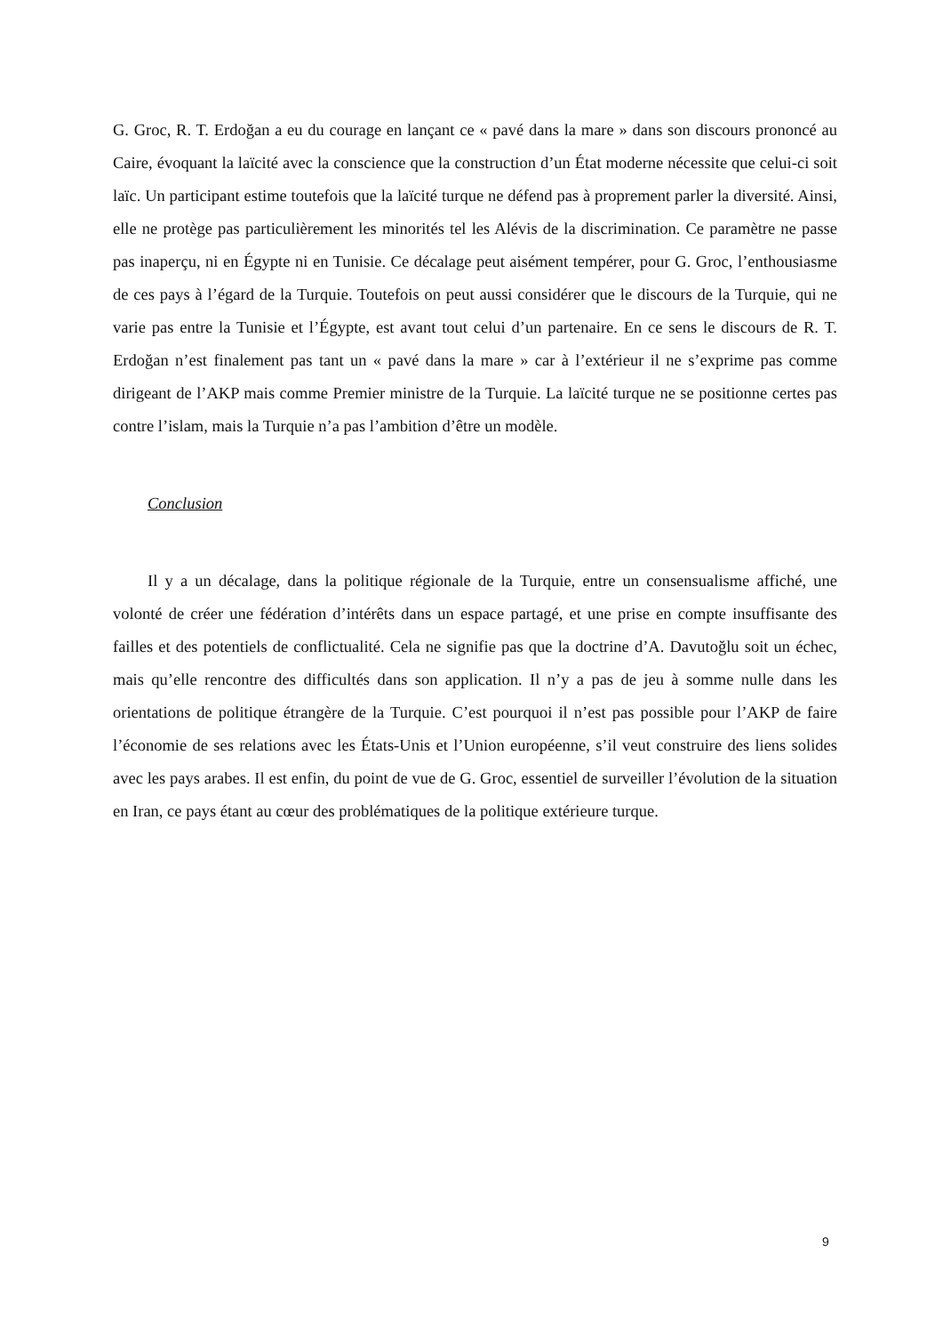G. Groc, R. T. Erdoğan a eu du courage en lançant ce « pavé dans la mare » dans son discours prononcé au Caire, évoquant la laïcité avec la conscience que la construction d’un État moderne nécessite que celui-ci soit laïc. Un participant estime toutefois que la laïcité turque ne défend pas à proprement parler la diversité. Ainsi, elle ne protège pas particulièrement les minorités tel les Alévis de la discrimination. Ce paramètre ne passe pas inaperçu, ni en Égypte ni en Tunisie. Ce décalage peut aisément tempérer, pour G. Groc, l’enthousiasme de ces pays à l’égard de la Turquie. Toutefois on peut aussi considérer que le discours de la Turquie, qui ne varie pas entre la Tunisie et l’Égypte, est avant tout celui d’un partenaire. En ce sens le discours de R. T. Erdoğan n’est finalement pas tant un « pavé dans la mare » car à l’extérieur il ne s’exprime pas comme dirigeant de l’AKP mais comme Premier ministre de la Turquie. La laïcité turque ne se positionne certes pas contre l’islam, mais la Turquie n’a pas l’ambition d’être un modèle.
Conclusion
Il y a un décalage, dans la politique régionale de la Turquie, entre un consensualisme affiché, une volonté de créer une fédération d’intérêts dans un espace partagé, et une prise en compte insuffisante des failles et des potentiels de conflictualité. Cela ne signifie pas que la doctrine d’A. Davutoğlu soit un échec, mais qu’elle rencontre des difficultés dans son application. Il n’y a pas de jeu à somme nulle dans les orientations de politique étrangère de la Turquie. C’est pourquoi il n’est pas possible pour l’AKP de faire l’économie de ses relations avec les États-Unis et l’Union européenne, s’il veut construire des liens solides avec les pays arabes. Il est enfin, du point de vue de G. Groc, essentiel de surveiller l’évolution de la situation en Iran, ce pays étant au cœur des problématiques de la politique extérieure turque.
9